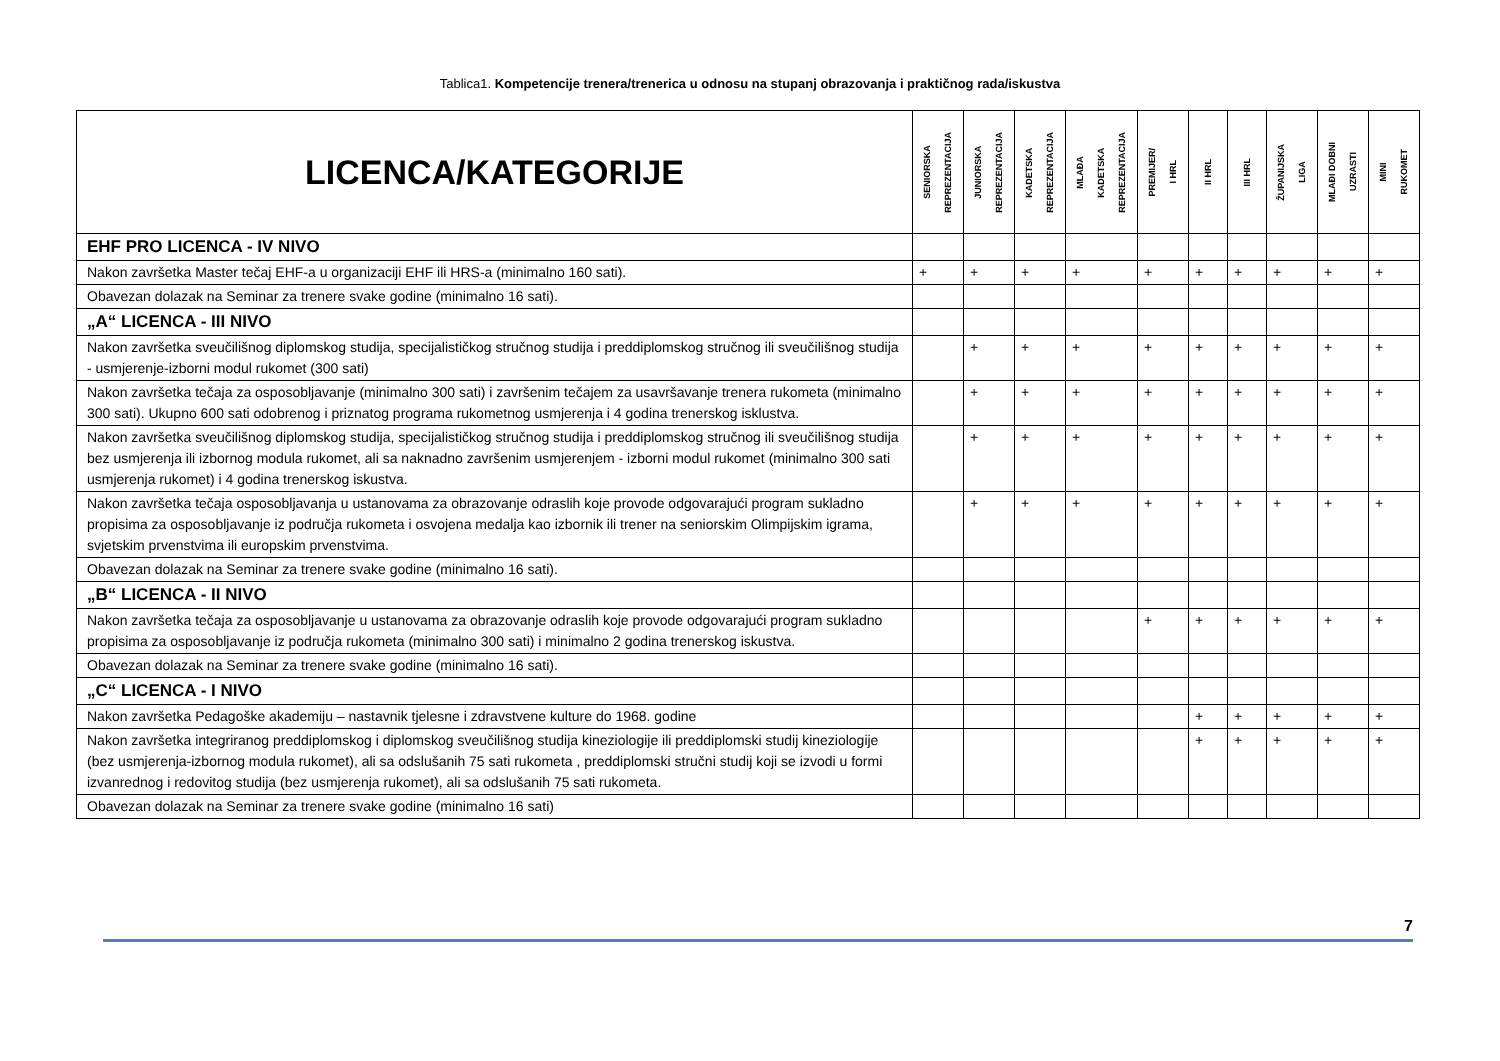Tablica1. Kompetencije trenera/trenerica u odnosu na stupanj obrazovanja i praktičnog rada/iskustva
| LICENCA/KATEGORIJE | SENIORSKA REPREZENTACIJA | JUNIORSKA REPREZENTACIJA | KADETSKA REPREZENTACIJA | MLAĐA KADETSKA REPREZENTACIJA | PREMIJER/ I HRL | II HRL | III HRL | ŽUPANIJSKA LIGA | MLAĐI DOBNI UZRASTI | MINI RUKOMET |
| --- | --- | --- | --- | --- | --- | --- | --- | --- | --- | --- |
| EHF PRO LICENCA - IV NIVO | | | | | | | | | | |
| Nakon završetka Master tečaj EHF-a u organizaciji EHF ili HRS-a (minimalno 160 sati). | + | + | + | + | + | + | + | + | + | + |
| Obavezan dolazak na Seminar za trenere svake godine (minimalno 16 sati). | | | | | | | | | | |
| „A“ LICENCA - III NIVO | | | | | | | | | | |
| Nakon završetka sveučilišnog diplomskog studija, specijalističkog stručnog studija i preddiplomskog stručnog ili sveučilišnog studija - usmjerenje-izborni modul rukomet (300 sati) | | + | + | + | + | + | + | + | + | + |
| Nakon završetka tečaja za osposobljavanje (minimalno 300 sati) i završenim tečajem za usavršavanje trenera rukometa (minimalno 300 sati). Ukupno 600 sati odobrenog i priznatog programa rukometnog usmjerenja i 4 godina trenerskog isklustva. | | + | + | + | + | + | + | + | + | + |
| Nakon završetka sveučilišnog diplomskog studija, specijalističkog stručnog studija i preddiplomskog stručnog ili sveučilišnog studija bez usmjerenja ili izbornog modula rukomet, ali sa naknadno završenim usmjerenjem - izborni modul rukomet (minimalno 300 sati usmjerenja rukomet) i 4 godina trenerskog iskustva. | | + | + | + | + | + | + | + | + | + |
| Nakon završetka tečaja osposobljavanja u ustanovama za obrazovanje odraslih koje provode odgovarajući program sukladno propisima za osposobljavanje iz područja rukometa i osvojena medalja kao izbornik ili trener na seniorskim Olimpijskim igrama, svjetskim prvenstvima ili europskim prvenstvima. | | + | + | + | + | + | + | + | + | + |
| Obavezan dolazak na Seminar za trenere svake godine (minimalno 16 sati). | | | | | | | | | | |
| „B“ LICENCA - II NIVO | | | | | | | | | | |
| Nakon završetka tečaja za osposobljavanje u ustanovama za obrazovanje odraslih koje provode odgovarajući program sukladno propisima za osposobljavanje iz područja rukometa (minimalno 300 sati) i minimalno 2 godina trenerskog iskustva. | | | | | + | + | + | + | + | + |
| Obavezan dolazak na Seminar za trenere svake godine (minimalno 16 sati). | | | | | | | | | | |
| „C“ LICENCA - I NIVO | | | | | | | | | | |
| Nakon završetka Pedagoške akademiju – nastavnik tjelesne i zdravstvene kulture do 1968. godine | | | | | | + | + | + | + | + |
| Nakon završetka integriranog preddiplomskog i diplomskog sveučilišnog studija kineziologije ili preddiplomski studij kineziologije (bez usmjerenja-izbornog modula rukomet), ali sa odslušanih 75 sati rukometa , preddiplomski stručni studij koji se izvodi u formi izvanrednog i redovitog studija (bez usmjerenja rukomet), ali sa odslušanih 75 sati rukometa. | | | | | | + | + | + | + | + |
| Obavezan dolazak na Seminar za trenere svake godine (minimalno 16 sati) | | | | | | | | | | |
7